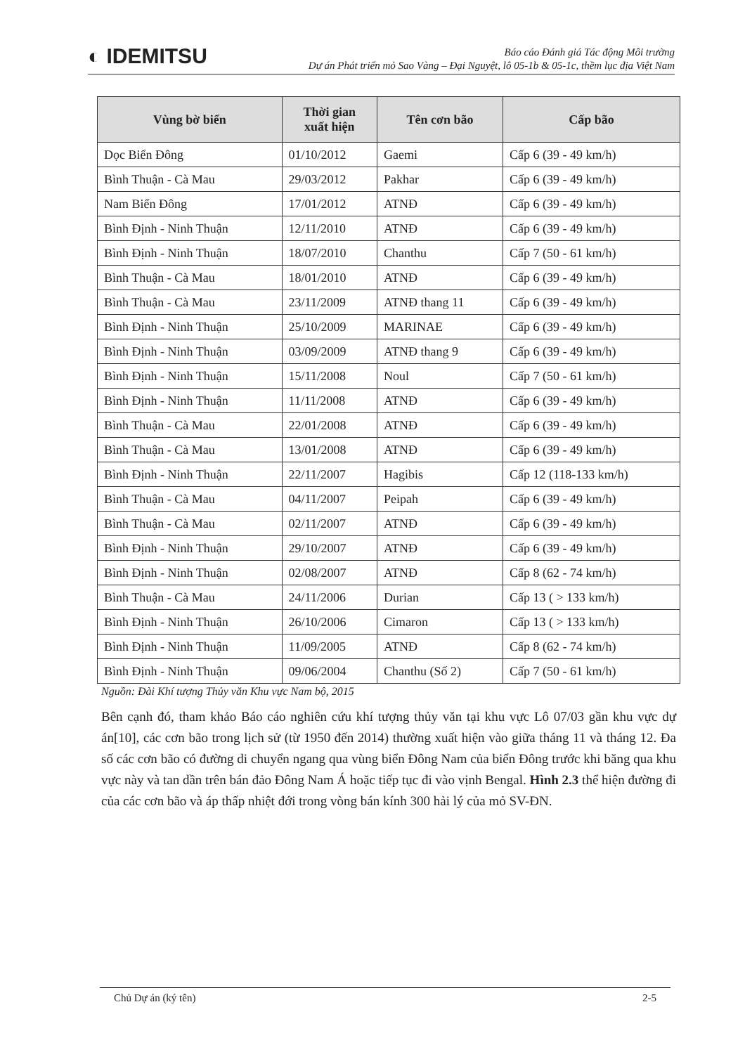◐ IDEMITSU
Báo cáo Đánh giá Tác động Môi trường
Dự án Phát triển mỏ Sao Vàng – Đại Nguyệt, lô 05-1b & 05-1c, thềm lục địa Việt Nam
| Vùng bờ biển | Thời gian xuất hiện | Tên cơn bão | Cấp bão |
| --- | --- | --- | --- |
| Dọc Biển Đông | 01/10/2012 | Gaemi | Cấp 6 (39 - 49 km/h) |
| Bình Thuận - Cà Mau | 29/03/2012 | Pakhar | Cấp 6 (39 - 49 km/h) |
| Nam Biển Đông | 17/01/2012 | ATNĐ | Cấp 6 (39 - 49 km/h) |
| Bình Định - Ninh Thuận | 12/11/2010 | ATNĐ | Cấp 6 (39 - 49 km/h) |
| Bình Định - Ninh Thuận | 18/07/2010 | Chanthu | Cấp 7 (50 - 61 km/h) |
| Bình Thuận - Cà Mau | 18/01/2010 | ATNĐ | Cấp 6 (39 - 49 km/h) |
| Bình Thuận - Cà Mau | 23/11/2009 | ATNĐ thang 11 | Cấp 6 (39 - 49 km/h) |
| Bình Định - Ninh Thuận | 25/10/2009 | MARINAE | Cấp 6 (39 - 49 km/h) |
| Bình Định - Ninh Thuận | 03/09/2009 | ATNĐ thang 9 | Cấp 6 (39 - 49 km/h) |
| Bình Định - Ninh Thuận | 15/11/2008 | Noul | Cấp 7 (50 - 61 km/h) |
| Bình Định - Ninh Thuận | 11/11/2008 | ATNĐ | Cấp 6 (39 - 49 km/h) |
| Bình Thuận - Cà Mau | 22/01/2008 | ATNĐ | Cấp 6 (39 - 49 km/h) |
| Bình Thuận - Cà Mau | 13/01/2008 | ATNĐ | Cấp 6 (39 - 49 km/h) |
| Bình Định - Ninh Thuận | 22/11/2007 | Hagibis | Cấp 12 (118-133 km/h) |
| Bình Thuận - Cà Mau | 04/11/2007 | Peipah | Cấp 6 (39 - 49 km/h) |
| Bình Thuận - Cà Mau | 02/11/2007 | ATNĐ | Cấp 6 (39 - 49 km/h) |
| Bình Định - Ninh Thuận | 29/10/2007 | ATNĐ | Cấp 6 (39 - 49 km/h) |
| Bình Định - Ninh Thuận | 02/08/2007 | ATNĐ | Cấp 8 (62 - 74 km/h) |
| Bình Thuận - Cà Mau | 24/11/2006 | Durian | Cấp 13 ( > 133 km/h) |
| Bình Định - Ninh Thuận | 26/10/2006 | Cimaron | Cấp 13 ( > 133 km/h) |
| Bình Định - Ninh Thuận | 11/09/2005 | ATNĐ | Cấp 8 (62 - 74 km/h) |
| Bình Định - Ninh Thuận | 09/06/2004 | Chanthu (Số 2) | Cấp 7 (50 - 61 km/h) |
Nguồn: Đài Khí tượng Thủy văn Khu vực Nam bộ, 2015
Bên cạnh đó, tham khảo Báo cáo nghiên cứu khí tượng thủy văn tại khu vực Lô 07/03 gần khu vực dự án[10], các cơn bão trong lịch sử (từ 1950 đến 2014) thường xuất hiện vào giữa tháng 11 và tháng 12. Đa số các cơn bão có đường di chuyển ngang qua vùng biển Đông Nam của biển Đông trước khi băng qua khu vực này và tan dần trên bán đảo Đông Nam Á hoặc tiếp tục đi vào vịnh Bengal. Hình 2.3 thể hiện đường đi của các cơn bão và áp thấp nhiệt đới trong vòng bán kính 300 hải lý của mỏ SV-ĐN.
Chủ Dự án (ký tên) 2-5